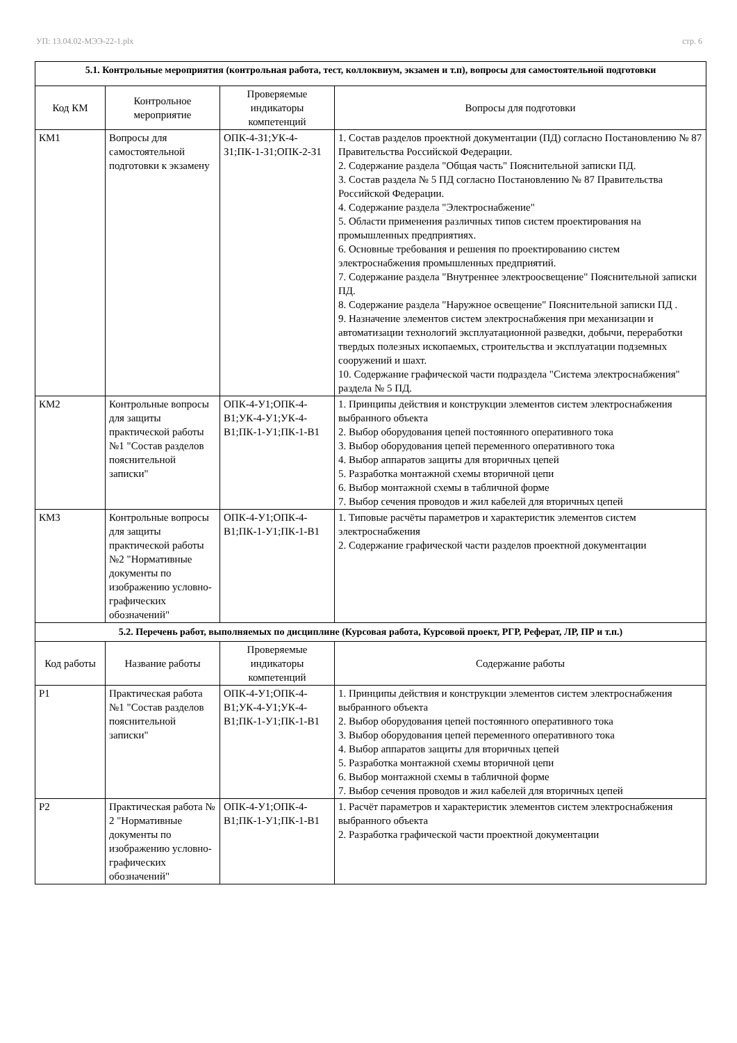УП: 13.04.02-МЭЭ-22-1.plx стр. 6
| 5.1. Контрольные мероприятия (контрольная работа, тест, коллоквиум, экзамен и т.п), вопросы для самостоятельной подготовки | | | |
| Код КМ | Контрольное мероприятие | Проверяемые индикаторы компетенций | Вопросы для подготовки |
| КМ1 | Вопросы для самостоятельной подготовки к экзамену | ОПК-4-З1;УК-4-З1;ПК-1-З1;ОПК-2-З1 | 1. Состав разделов проектной документации (ПД) согласно Постановлению № 87 Правительства Российской Федерации. 2. Содержание раздела "Общая часть" Пояснительной записки ПД. 3. Состав раздела № 5 ПД согласно Постановлению № 87 Правительства Российской Федерации. 4. Содержание раздела "Электроснабжение" 5. Области применения различных типов систем проектирования на промышленных предприятиях. 6. Основные требования и решения по проектированию систем электроснабжения промышленных предприятий. 7. Содержание раздела "Внутреннее электроосвещение" Пояснительной записки ПД. 8. Содержание раздела "Наружное освещение" Пояснительной записки ПД . 9. Назначение элементов систем электроснабжения при механизации и автоматизации технологий эксплуатационной разведки, добычи, переработки твердых полезных ископаемых, строительства и эксплуатации подземных сооружений и шахт. 10. Содержание графической части подраздела "Система электроснабжения" раздела № 5 ПД. |
| КМ2 | Контрольные вопросы для защиты практической работы №1 "Состав разделов пояснительной записки" | ОПК-4-У1;ОПК-4-В1;УК-4-У1;УК-4-В1;ПК-1-У1;ПК-1-В1 | 1. Принципы действия и конструкции элементов систем электроснабжения выбранного объекта 2. Выбор оборудования цепей постоянного оперативного тока 3. Выбор оборудования цепей переменного оперативного тока 4. Выбор аппаратов защиты для вторичных цепей 5. Разработка монтажной схемы вторичной цепи 6. Выбор монтажной схемы в табличной форме 7. Выбор сечения проводов и жил кабелей для вторичных цепей |
| КМ3 | Контрольные вопросы для защиты практической работы №2 "Нормативные документы по изображению условно-графических обозначений" | ОПК-4-У1;ОПК-4-В1;ПК-1-У1;ПК-1-В1 | 1. Типовые расчёты параметров и характеристик элементов систем электроснабжения 2. Содержание графической части разделов проектной документации |
| 5.2. Перечень работ, выполняемых по дисциплине (Курсовая работа, Курсовой проект, РГР, Реферат, ЛР, ПР и т.п.) | | | |
| Код работы | Название работы | Проверяемые индикаторы компетенций | Содержание работы |
| Р1 | Практическая работа №1 "Состав разделов пояснительной записки" | ОПК-4-У1;ОПК-4-В1;УК-4-У1;УК-4-В1;ПК-1-У1;ПК-1-В1 | 1. Принципы действия и конструкции элементов систем электроснабжения выбранного объекта 2. Выбор оборудования цепей постоянного оперативного тока 3. Выбор оборудования цепей переменного оперативного тока 4. Выбор аппаратов защиты для вторичных цепей 5. Разработка монтажной схемы вторичной цепи 6. Выбор монтажной схемы в табличной форме 7. Выбор сечения проводов и жил кабелей для вторичных цепей |
| Р2 | Практическая работа № 2 "Нормативные документы по изображению условно-графических обозначений" | ОПК-4-У1;ОПК-4-В1;ПК-1-У1;ПК-1-В1 | 1. Расчёт параметров и характеристик элементов систем электроснабжения выбранного объекта 2. Разработка графической части проектной документации |